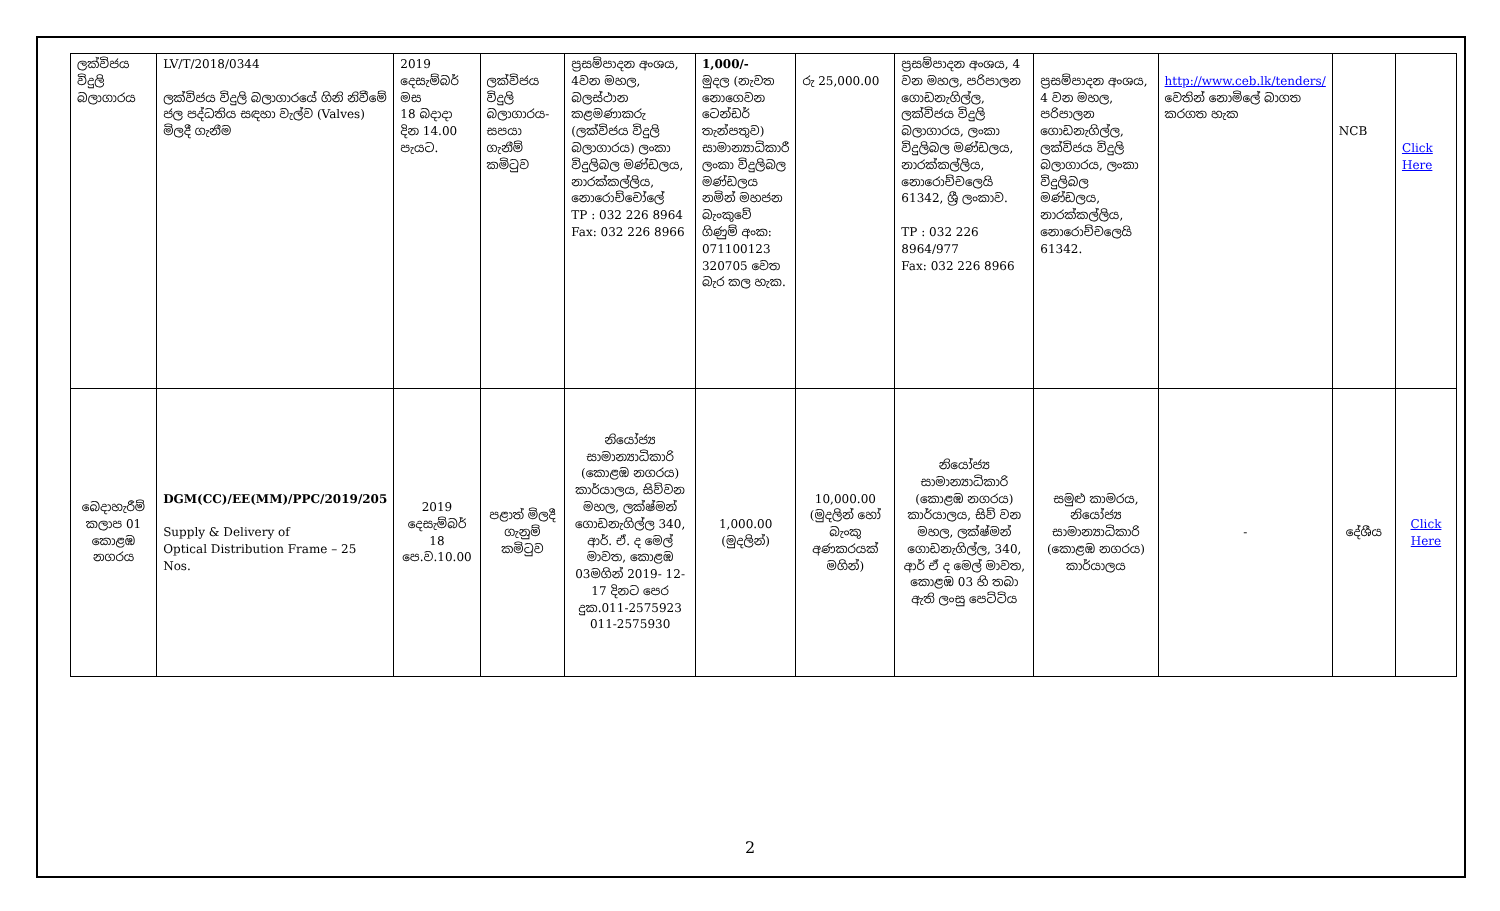| ලක්විජය විදුලි බලාගාරය | LV/T/2018/0344 ලක්විජය විදුලි බලාගාරයේ ගිනි නිවීමේ ජල පද්ධතිය සඳහා වැල්ව (Valves) මිලදී ගැනීම | 2019 දෙසැම්බර් මස 18 බදාදා දින 14.00 පැයට. | ලක්විජය විදුලි බලාගාරය- සපයා ගැනීම් කමිටුව | ප්‍රසම්පාදන අංශය, 4වන මහල, බලස්ථාන කළමණාකරු (ලක්විජය විදුලි බලාගාරය) ලංකා විදුලිබල මණ්ඩලය, නාරක්කල්ලිය, නොරොච්චෝලේ TP : 032 226 8964 Fax: 032 226 8966 | 1,000/- මුදල (නැවත නොගෙවන ටෙන්ඩර් තැන්පතුව) සාමාන්‍යාධිකාරී ලංකා විදුලිබල මණ්ඩලය නමින් මහජන බැංකුවේ ගිණුම් අංක: 071100123 320705 වෙත බැර කල හැක. | රු 25,000.00 | ප්‍රසම්පාදන අංශය, 4 වන මහල, පරිපාලන ගොඩනැගිල්ල, ලක්විජය විදුලි බලාගාරය, ලංකා විදුලිබල මණ්ඩලය, නාරක්කල්ලිය, නොරොච්චලෙයි 61342, ශ්‍රී ලංකාව. TP : 032 226 8964/977 Fax: 032 226 8966 | ප්‍රසම්පාදන අංශය, 4 වන මහල, පරිපාලන ගොඩනැගිල්ල, ලක්විජය විදුලි බලාගාරය, ලංකා විදුලිබල මණ්ඩලය, නාරක්කල්ලිය, නොරොච්චලෙයි 61342. | http://www.ceb.lk/tenders/ වෙතින් නොමිලේ බාගත කරගත හැක | NCB | Click Here |
| බෙදාහැරීම් කලාප 01 කොළඹ නගරය | DGM(CC)/EE(MM)/PPC/2019/205 Supply & Delivery of Optical Distribution Frame – 25 Nos. | 2019 දෙසැම්බර් 18 පෙ.ව.10.00 | පළාත් මිලදී ගැනුම් කමිටුව | නියෝජ්‍ය සාමාන්‍යාධිකාරි (කොළඹ නගරය) කාර්යාලය, සිව්වන මහල, ලක්ෂ්මන් ගොඩනැගිල්ල 340, ආර්. ඒ. ද මෙල් මාවත, කොළඹ 03මගින් 2019- 12-17 දිනට පෙර දුක.011-2575923 011-2575930 | 1,000.00 (මුදලින්) | 10,000.00 (මුදලින් හෝ බැංකු අණකරයක් මගින්) | නියෝජ්‍ය සාමාන්‍යාධිකාරි (කොළඹ නගරය) කාර්යාලය, සිව් වන මහල, ලක්ෂ්මන් ගොඩනැගිල්ල, 340, ආර් ඒ ද මෙල් මාවත, කොළඹ 03 හි තබා ඇති ලංසු පෙට්ටිය | සමුළු කාමරය, නියෝජ්‍ය සාමාන්‍යාධිකාරි (කොළඹ නගරය) කාර්යාලය | - | දේශීය | Click Here |
2